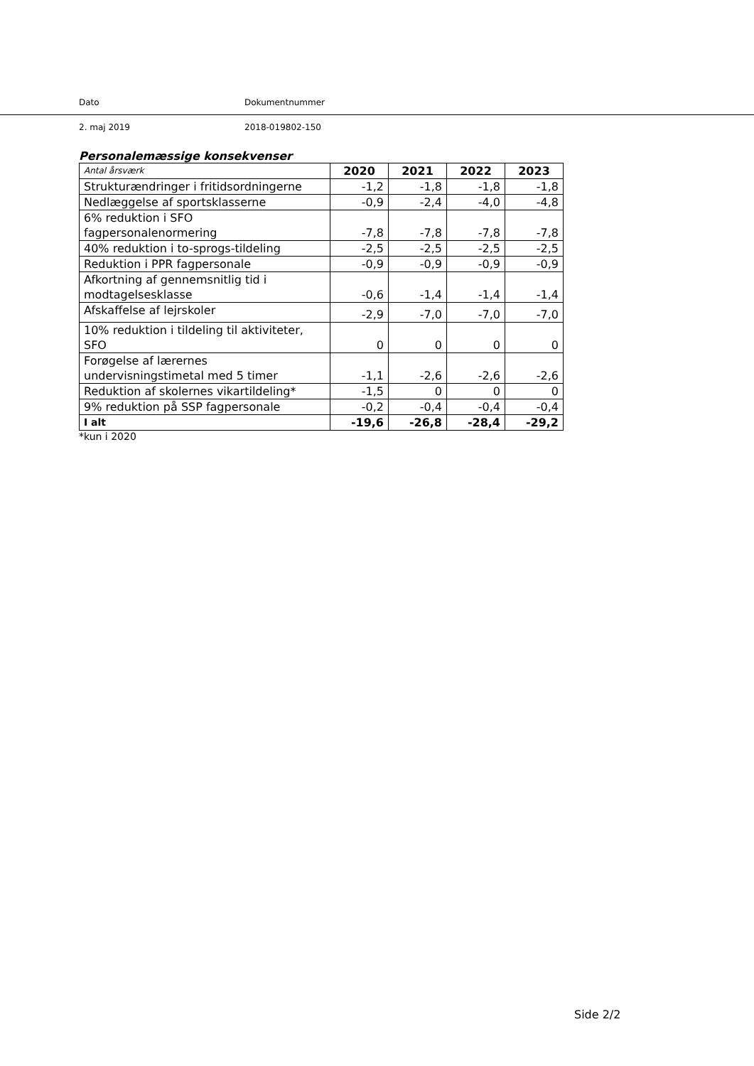Dato Dokumentnummer
2. maj 2019 2018-019802-150
Personalemæssige konsekvenser
| Antal årsværk | 2020 | 2021 | 2022 | 2023 |
| Strukturændringer i fritidsordningerne | -1,2 | -1,8 | -1,8 | -1,8 |
| Nedlæggelse af sportsklasserne | -0,9 | -2,4 | -4,0 | -4,8 |
| 6% reduktion i SFO fagpersonalenormering | -7,8 | -7,8 | -7,8 | -7,8 |
| 40% reduktion i to-sprogs-tildeling | -2,5 | -2,5 | -2,5 | -2,5 |
| Reduktion i PPR fagpersonale | -0,9 | -0,9 | -0,9 | -0,9 |
| Afkortning af gennemsnitlig tid i modtagelsesklasse | -0,6 | -1,4 | -1,4 | -1,4 |
| Afskaffelse af lejrskoler | -2,9 | -7,0 | -7,0 | -7,0 |
| 10% reduktion i tildeling til aktiviteter, SFO | 0 | 0 | 0 | 0 |
| Forøgelse af lærernes undervisningstimetal med 5 timer | -1,1 | -2,6 | -2,6 | -2,6 |
| Reduktion af skolernes vikartildeling* | -1,5 | 0 | 0 | 0 |
| 9% reduktion på SSP fagpersonale | -0,2 | -0,4 | -0,4 | -0,4 |
| I alt | -19,6 | -26,8 | -28,4 | -29,2 |
*kun i 2020
Side 2/2